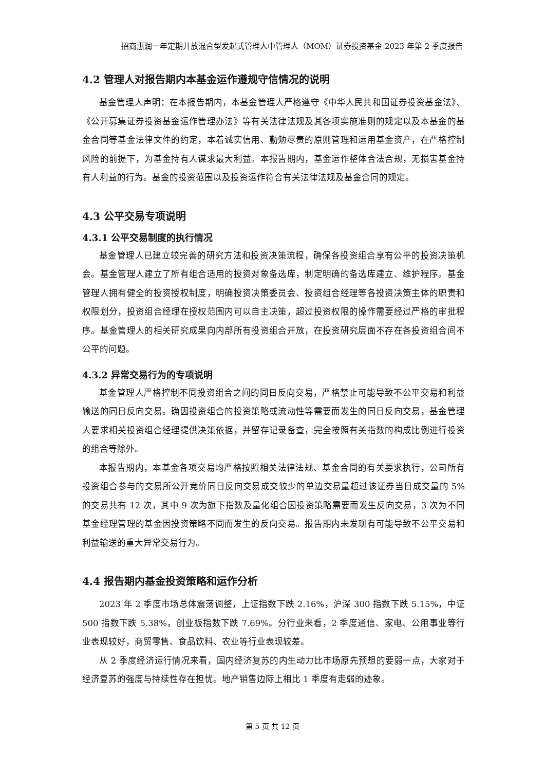招商惠润一年定期开放混合型发起式管理人中管理人（MOM）证券投资基金 2023 年第 2 季度报告
4.2 管理人对报告期内本基金运作遵规守信情况的说明
基金管理人声明：在本报告期内，本基金管理人严格遵守《中华人民共和国证券投资基金法》、《公开募集证券投资基金运作管理办法》等有关法律法规及其各项实施准则的规定以及本基金的基金合同等基金法律文件的约定，本着诚实信用、勤勉尽责的原则管理和运用基金资产，在严格控制风险的前提下，为基金持有人谋求最大利益。本报告期内，基金运作整体合法合规，无损害基金持有人利益的行为。基金的投资范围以及投资运作符合有关法律法规及基金合同的规定。
4.3 公平交易专项说明
4.3.1 公平交易制度的执行情况
基金管理人已建立较完善的研究方法和投资决策流程，确保各投资组合享有公平的投资决策机会。基金管理人建立了所有组合适用的投资对象备选库，制定明确的备选库建立、维护程序。基金管理人拥有健全的投资授权制度，明确投资决策委员会、投资组合经理等各投资决策主体的职责和权限划分，投资组合经理在授权范围内可以自主决策，超过投资权限的操作需要经过严格的审批程序。基金管理人的相关研究成果向内部所有投资组合开放，在投资研究层面不存在各投资组合间不公平的问题。
4.3.2 异常交易行为的专项说明
基金管理人严格控制不同投资组合之间的同日反向交易，严格禁止可能导致不公平交易和利益输送的同日反向交易。确因投资组合的投资策略或流动性等需要而发生的同日反向交易，基金管理人要求相关投资组合经理提供决策依据，并留存记录备查，完全按照有关指数的构成比例进行投资的组合等除外。
本报告期内，本基金各项交易均严格按照相关法律法规、基金合同的有关要求执行，公司所有投资组合参与的交易所公开竞价同日反向交易成交较少的单边交易量超过该证券当日成交量的 5%的交易共有 12 次，其中 9 次为旗下指数及量化组合因投资策略需要而发生反向交易，3 次为不同基金经理管理的基金因投资策略不同而发生的反向交易。报告期内未发现有可能导致不公平交易和利益输送的重大异常交易行为。
4.4 报告期内基金投资策略和运作分析
2023 年 2 季度市场总体震荡调整，上证指数下跌 2.16%，沪深 300 指数下跌 5.15%，中证 500 指数下跌 5.38%，创业板指数下跌 7.69%。分行业来看，2 季度通信、家电、公用事业等行业表现较好，商贸零售、食品饮料、农业等行业表现较差。
从 2 季度经济运行情况来看，国内经济复苏的内生动力比市场原先预想的要弱一点，大家对于经济复苏的强度与持续性存在担忧。地产销售边际上相比 1 季度有走弱的迹象。
第 5 页 共 12 页